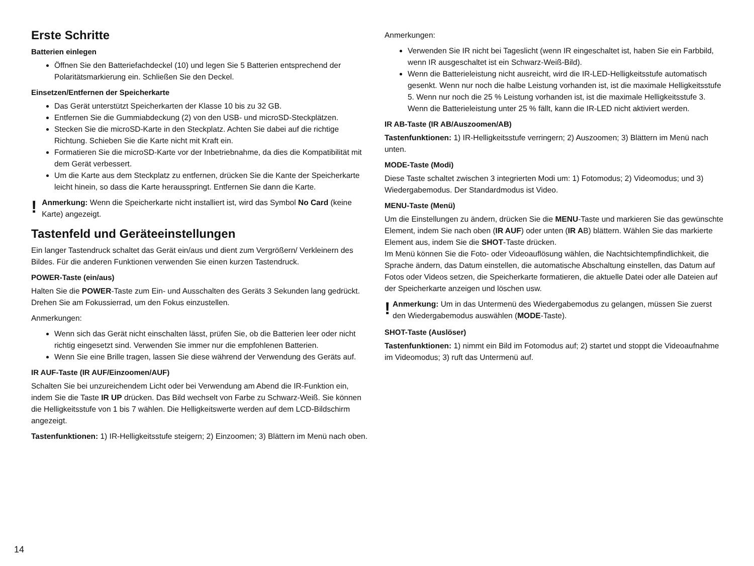Erste Schritte
Batterien einlegen
Öffnen Sie den Batteriefachdeckel (10) und legen Sie 5 Batterien entsprechend der Polaritätsmarkierung ein. Schließen Sie den Deckel.
Einsetzen/Entfernen der Speicherkarte
Das Gerät unterstützt Speicherkarten der Klasse 10 bis zu 32 GB.
Entfernen Sie die Gummiabdeckung (2) von den USB- und microSD-Steckplätzen.
Stecken Sie die microSD-Karte in den Steckplatz. Achten Sie dabei auf die richtige Richtung. Schieben Sie die Karte nicht mit Kraft ein.
Formatieren Sie die microSD-Karte vor der Inbetriebnahme, da dies die Kompatibilität mit dem Gerät verbessert.
Um die Karte aus dem Steckplatz zu entfernen, drücken Sie die Kante der Speicherkarte leicht hinein, so dass die Karte herausspringt. Entfernen Sie dann die Karte.
!
Anmerkung: Wenn die Speicherkarte nicht installiert ist, wird das Symbol No Card (keine Karte) angezeigt.
Tastenfeld und Geräteeinstellungen
Ein langer Tastendruck schaltet das Gerät ein/aus und dient zum Vergrößern/ Verkleinern des Bildes. Für die anderen Funktionen verwenden Sie einen kurzen Tastendruck.
POWER-Taste (ein/aus)
Halten Sie die POWER-Taste zum Ein- und Ausschalten des Geräts 3 Sekunden lang gedrückt.
Drehen Sie am Fokussierrad, um den Fokus einzustellen.
Anmerkungen:
Wenn sich das Gerät nicht einschalten lässt, prüfen Sie, ob die Batterien leer oder nicht richtig eingesetzt sind. Verwenden Sie immer nur die empfohlenen Batterien.
Wenn Sie eine Brille tragen, lassen Sie diese während der Verwendung des Geräts auf.
IR AUF-Taste (IR AUF/Einzoomen/AUF)
Schalten Sie bei unzureichendem Licht oder bei Verwendung am Abend die IR-Funktion ein, indem Sie die Taste IR UP drücken. Das Bild wechselt von Farbe zu Schwarz-Weiß. Sie können die Helligkeitsstufe von 1 bis 7 wählen. Die Helligkeitswerte werden auf dem LCD-Bildschirm angezeigt.
Tastenfunktionen: 1) IR-Helligkeitsstufe steigern; 2) Einzoomen; 3) Blättern im Menü nach oben.
Anmerkungen:
Verwenden Sie IR nicht bei Tageslicht (wenn IR eingeschaltet ist, haben Sie ein Farbbild, wenn IR ausgeschaltet ist ein Schwarz-Weiß-Bild).
Wenn die Batterieleistung nicht ausreicht, wird die IR-LED-Helligkeitsstufe automatisch gesenkt. Wenn nur noch die halbe Leistung vorhanden ist, ist die maximale Helligkeitsstufe 5. Wenn nur noch die 25 % Leistung vorhanden ist, ist die maximale Helligkeitsstufe 3. Wenn die Batterieleistung unter 25 % fällt, kann die IR-LED nicht aktiviert werden.
IR AB-Taste (IR AB/Auszoomen/AB)
Tastenfunktionen: 1) IR-Helligkeitsstufe verringern; 2) Auszoomen; 3) Blättern im Menü nach unten.
MODE-Taste (Modi)
Diese Taste schaltet zwischen 3 integrierten Modi um: 1) Fotomodus; 2) Videomodus; und 3) Wiedergabemodus. Der Standardmodus ist Video.
MENU-Taste (Menü)
Um die Einstellungen zu ändern, drücken Sie die MENU-Taste und markieren Sie das gewünschte Element, indem Sie nach oben (IR AUF) oder unten (IR AB) blättern. Wählen Sie das markierte Element aus, indem Sie die SHOT-Taste drücken.
Im Menü können Sie die Foto- oder Videoauflösung wählen, die Nachtsichtempfindlichkeit, die Sprache ändern, das Datum einstellen, die automatische Abschaltung einstellen, das Datum auf Fotos oder Videos setzen, die Speicherkarte formatieren, die aktuelle Datei oder alle Dateien auf der Speicherkarte anzeigen und löschen usw.
!
Anmerkung: Um in das Untermenü des Wiedergabemodus zu gelangen, müssen Sie zuerst den Wiedergabemodus auswählen (MODE-Taste).
SHOT-Taste (Auslöser)
Tastenfunktionen: 1) nimmt ein Bild im Fotomodus auf; 2) startet und stoppt die Videoaufnahme im Videomodus; 3) ruft das Untermenü auf.
14